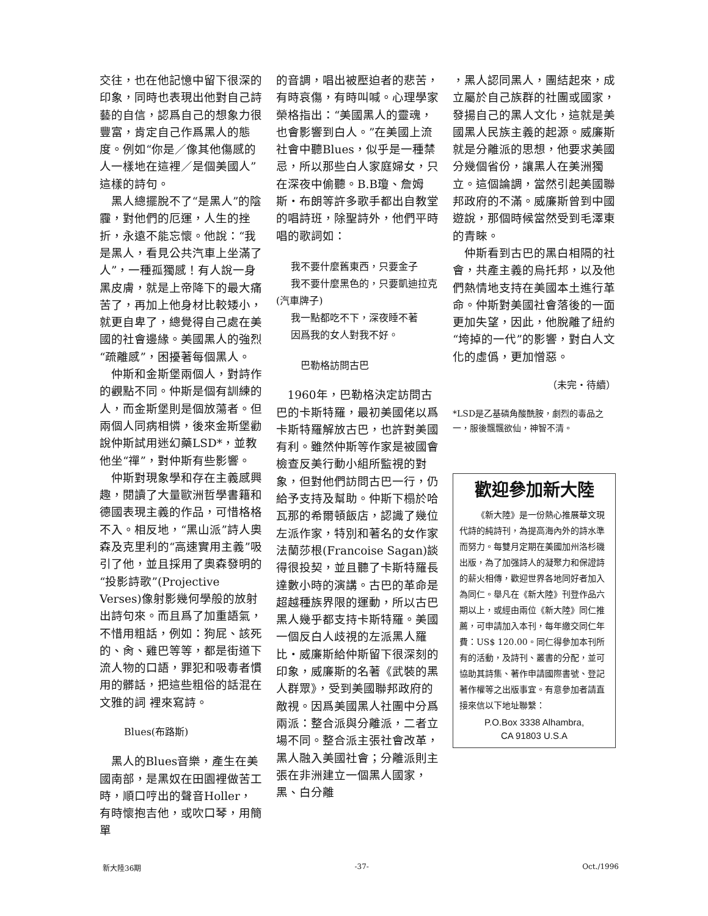交往，也在他記憶中留下很深的印象，同時也表現出他對自己詩藝的自信，認爲自己的想象力很豐富，肯定自己作爲黑人的態度。例如“你是／像其他傷感的人一樣地在這裡／是個美國人”這樣的詩句。
黑人總擺脫不了“是黑人”的陰霾，對他們的厄運，人生的挫折，永遠不能忘懷。他說：“我是黑人，看見公共汽車上坐滿了人”，一種孤獨感！有人說一身黑皮膚，就是上帝降下的最大痛苦了，再加上他身材比較矮小，就更自卑了，總覺得自己處在美國的社會邊緣。美國黑人的強烈“疏離感”，困擾著每個黑人。
仲斯和金斯堡兩個人，對詩作的觀點不同。仲斯是個有訓練的人，而金斯堡則是個放蕩者。但兩個人同病相憐，後來金斯堡勸說仲斯試用迷幻藥LSD*，並教他坐“禪”，對仲斯有些影響。
仲斯對現象學和存在主義感興趣，閱讀了大量歐洲哲學書籍和德國表現主義的作品，可惜格格不入。相反地，“黑山派”詩人奧森及克里利的“高速實用主義”吸引了他，並且採用了奧森發明的“投影詩歌”(Projective Verses)像射影幾何學般的放射出詩句來。而且爲了加重語氣，不惜用粗話，例如：狗屁、該死的、肏、雞巴等等，都是街道下流人物的口語，罪犯和吸毒者慣用的髒話，把這些粗俗的話混在文雅的詞 裡來寫詩。
Blues(布路斯)
黑人的Blues音樂，產生在美國南部，是黑奴在田園裡做苦工時，順口哼出的聲音Holler，有時懷抱吉他，或吹口琴，用簡單
的音調，唱出被壓迫者的悲苦，有時哀傷，有時叫喊。心理學家榮格指出：“美國黑人的靈魂，也會影響到白人。”在美國上流社會中聽Blues，似乎是一種禁忌，所以那些白人家庭婦女，只在深夜中偷聽。B.B瓊、詹姆斯・布朗等許多歌手都出自教堂的唱詩班，除聖詩外，他們平時唱的歌詞如：
我不要什麼舊東西，只要金子
我不要什麼黑色的，只要凱迪拉克(汽車牌子)
我一點都吃不下，深夜睡不著
因爲我的女人對我不好。
巴勒格訪問古巴
1960年，巴勒格決定訪問古巴的卡斯特羅，最初美國佬以爲卡斯特羅解放古巴，也許對美國有利。雖然仲斯等作家是被國會檢查反美行動小組所監視的對象，但對他們訪問古巴一行，仍給予支持及幫助。仲斯下榻於哈瓦那的希爾頓飯店，認識了幾位左派作家，特別和著名的女作家法蘭莎根(Francoise Sagan)談得很投契，並且聽了卡斯特羅長達數小時的演講。古巴的革命是超越種族界限的運動，所以古巴黑人幾乎都支持卡斯特羅。美國一個反白人歧視的左派黑人羅比・威廉斯給仲斯留下很深刻的印象，威廉斯的名著《武裝的黑人群眾》，受到美國聯邦政府的敵視。因爲美國黑人社團中分爲兩派：整合派與分離派，二者立場不同。整合派主張社會改革，黑人融入美國社會；分離派則主張在非洲建立一個黑人國家，黑、白分離
，黑人認同黑人，團結起來，成立屬於自己族群的社團或國家，發揚自己的黑人文化，這就是美國黑人民族主義的起源。威廉斯就是分離派的思想，他要求美國分幾個省份，讓黑人在美洲獨立。這個論調，當然引起美國聯邦政府的不滿。威廉斯曾到中國遊說，那個時候當然受到毛澤東的青睞。
仲斯看到古巴的黑白相隔的社會，共產主義的烏托邦，以及他們熱情地支持在美國本土進行革命。仲斯對美國社會落後的一面更加失望，因此，他脫離了紐約“垮掉的一代”的影響，對白人文化的虛僞，更加憎惡。
（未完・待續）
*LSD是乙基磷角酸酰胺，劇烈的毒品之一，服後飄飄欲仙，神智不清。
歡迎參加新大陸
《新大陸》是一份熱心推展華文現代詩的純詩刊，為提高海內外的詩水準而努力。每雙月定期在美國加州洛杉磯出版，為了加强詩人的凝聚力和保證詩的薪火相傳，歡迎世界各地同好者加入為同仁。舉凡在《新大陸》刊登作品六期以上，或經由兩位《新大陸》同仁推薦，可申請加入本刊，每年繳交同仁年費：US$ 120.00。同仁得參加本刊所有的活動，及詩刊、叢書的分配，並可協助其詩集、著作申請國際書號、登記著作權等之出版事宜。有意參加者請直接來信以下地址聯繫：
P.O.Box 3338 Alhambra,
CA 91803 U.S.A
新大陸36期 -37- Oct./1996